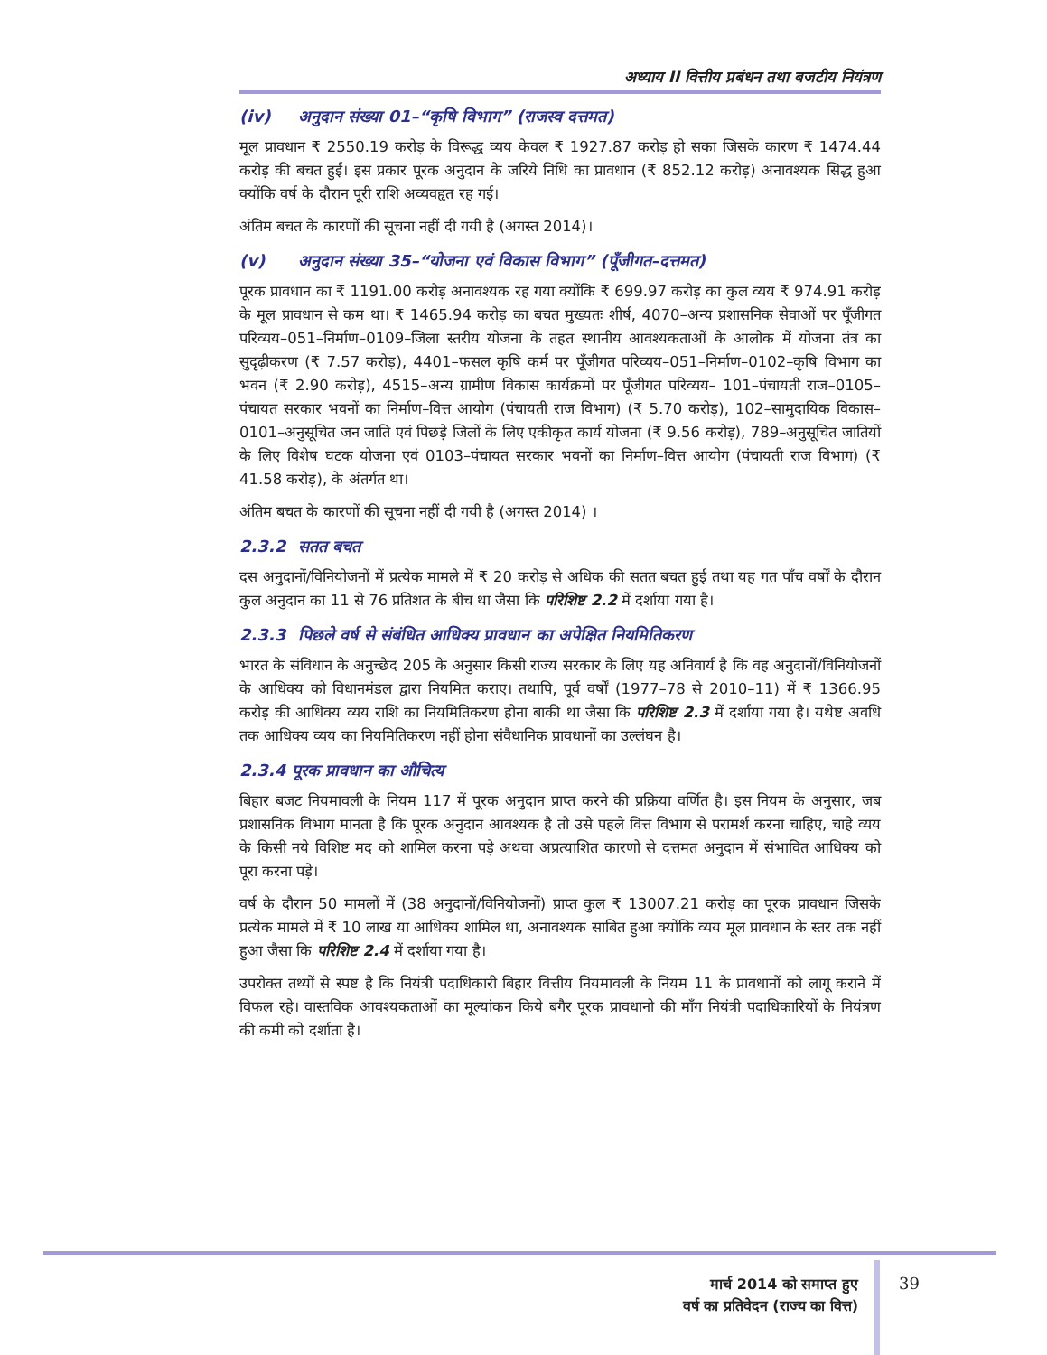अध्याय II वित्तीय प्रबंधन तथा बजटीय नियंत्रण
(iv) अनुदान संख्या 01–“कृषि विभाग” (राजस्व दत्तमत)
मूल प्रावधान ₹ 2550.19 करोड़ के विरूद्ध व्यय केवल ₹ 1927.87 करोड़ हो सका जिसके कारण ₹ 1474.44 करोड़ की बचत हुई। इस प्रकार पूरक अनुदान के जरिये निधि का प्रावधान (₹ 852.12 करोड़) अनावश्यक सिद्ध हुआ क्योंकि वर्ष के दौरान पूरी राशि अव्यवहृत रह गई।
अंतिम बचत के कारणों की सूचना नहीं दी गयी है (अगस्त 2014)।
(v) अनुदान संख्या 35–“योजना एवं विकास विभाग” (पूँजीगत–दत्तमत)
पूरक प्रावधान का ₹ 1191.00 करोड़ अनावश्यक रह गया क्योंकि ₹ 699.97 करोड़ का कुल व्यय ₹ 974.91 करोड़ के मूल प्रावधान से कम था। ₹ 1465.94 करोड़ का बचत मुख्यतः शीर्ष, 4070–अन्य प्रशासनिक सेवाओं पर पूँजीगत परिव्यय–051–निर्माण–0109–जिला स्तरीय योजना के तहत स्थानीय आवश्यकताओं के आलोक में योजना तंत्र का सुदृढ़ीकरण (₹ 7.57 करोड़), 4401–फसल कृषि कर्म पर पूँजीगत परिव्यय–051–निर्माण–0102–कृषि विभाग का भवन (₹ 2.90 करोड़), 4515–अन्य ग्रामीण विकास कार्यक्रमों पर पूँजीगत परिव्यय– 101–पंचायती राज–0105–पंचायत सरकार भवनों का निर्माण–वित्त आयोग (पंचायती राज विभाग) (₹ 5.70 करोड़), 102–सामुदायिक विकास–0101–अनुसूचित जन जाति एवं पिछड़े जिलों के लिए एकीकृत कार्य योजना (₹ 9.56 करोड़), 789–अनुसूचित जातियों के लिए विशेष घटक योजना एवं 0103–पंचायत सरकार भवनों का निर्माण–वित्त आयोग (पंचायती राज विभाग) (₹ 41.58 करोड़), के अंतर्गत था।
अंतिम बचत के कारणों की सूचना नहीं दी गयी है (अगस्त 2014) ।
2.3.2 सतत बचत
दस अनुदानों/विनियोजनों में प्रत्येक मामले में ₹ 20 करोड़ से अधिक की सतत बचत हुई तथा यह गत पाँच वर्षों के दौरान कुल अनुदान का 11 से 76 प्रतिशत के बीच था जैसा कि परिशिष्ट 2.2 में दर्शाया गया है।
2.3.3 पिछले वर्ष से संबंधित आधिक्य प्रावधान का अपेक्षित नियमितिकरण
भारत के संविधान के अनुच्छेद 205 के अनुसार किसी राज्य सरकार के लिए यह अनिवार्य है कि वह अनुदानों/विनियोजनों के आधिक्य को विधानमंडल द्वारा नियमित कराए। तथापि, पूर्व वर्षों (1977–78 से 2010–11) में ₹ 1366.95 करोड़ की आधिक्य व्यय राशि का नियमितिकरण होना बाकी था जैसा कि परिशिष्ट 2.3 में दर्शाया गया है। यथेष्ट अवधि तक आधिक्य व्यय का नियमितिकरण नहीं होना संवैधानिक प्रावधानों का उल्लंघन है।
2.3.4 पूरक प्रावधान का औचित्य
बिहार बजट नियमावली के नियम 117 में पूरक अनुदान प्राप्त करने की प्रक्रिया वर्णित है। इस नियम के अनुसार, जब प्रशासनिक विभाग मानता है कि पूरक अनुदान आवश्यक है तो उसे पहले वित्त विभाग से परामर्श करना चाहिए, चाहे व्यय के किसी नये विशिष्ट मद को शामिल करना पड़े अथवा अप्रत्याशित कारणो से दत्तमत अनुदान में संभावित आधिक्य को पूरा करना पड़े।
वर्ष के दौरान 50 मामलों में (38 अनुदानों/विनियोजनों) प्राप्त कुल ₹ 13007.21 करोड़ का पूरक प्रावधान जिसके प्रत्येक मामले में ₹ 10 लाख या आधिक्य शामिल था, अनावश्यक साबित हुआ क्योंकि व्यय मूल प्रावधान के स्तर तक नहीं हुआ जैसा कि परिशिष्ट 2.4 में दर्शाया गया है।
उपरोक्त तथ्यों से स्पष्ट है कि नियंत्री पदाधिकारी बिहार वित्तीय नियमावली के नियम 11 के प्रावधानों को लागू कराने में विफल रहे। वास्तविक आवश्यकताओं का मूल्यांकन किये बगैर पूरक प्रावधानो की माँग नियंत्री पदाधिकारियों के नियंत्रण की कमी को दर्शाता है।
मार्च 2014 को समाप्त हुए
वर्ष का प्रतिवेदन (राज्य का वित्त)
39